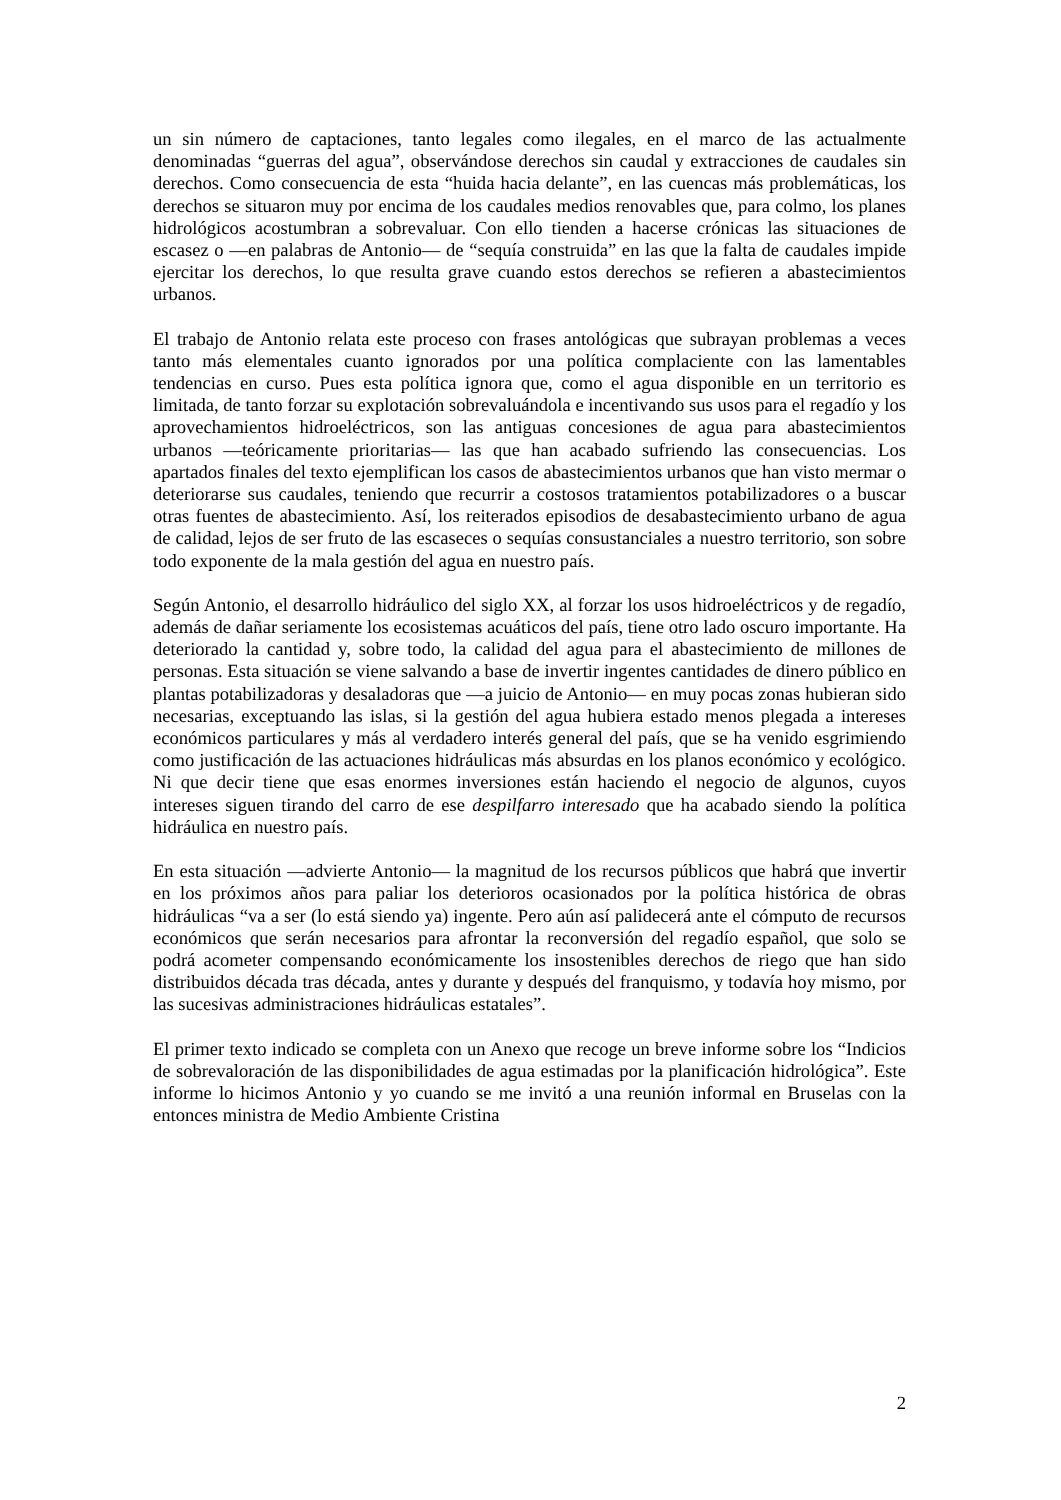un sin número de captaciones, tanto legales como ilegales, en el marco de las actualmente denominadas “guerras del agua”, observándose derechos sin caudal y extracciones de caudales sin derechos. Como consecuencia de esta “huida hacia delante”, en las cuencas más problemáticas, los derechos se situaron muy por encima de los caudales medios renovables que, para colmo, los planes hidrológicos acostumbran a sobrevaluar. Con ello tienden a hacerse crónicas las situaciones de escasez o —en palabras de Antonio— de “sequía construida” en las que la falta de caudales impide ejercitar los derechos, lo que resulta grave cuando estos derechos se refieren a abastecimientos urbanos.
El trabajo de Antonio relata este proceso con frases antológicas que subrayan problemas a veces tanto más elementales cuanto ignorados por una política complaciente con las lamentables tendencias en curso. Pues esta política ignora que, como el agua disponible en un territorio es limitada, de tanto forzar su explotación sobrevaluándola e incentivando sus usos para el regadío y los aprovechamientos hidroeléctricos, son las antiguas concesiones de agua para abastecimientos urbanos —teóricamente prioritarias— las que han acabado sufriendo las consecuencias. Los apartados finales del texto ejemplifican los casos de abastecimientos urbanos que han visto mermar o deteriorarse sus caudales, teniendo que recurrir a costosos tratamientos potabilizadores o a buscar otras fuentes de abastecimiento. Así, los reiterados episodios de desabastecimiento urbano de agua de calidad, lejos de ser fruto de las escaseces o sequías consustanciales a nuestro territorio, son sobre todo exponente de la mala gestión del agua en nuestro país.
Según Antonio, el desarrollo hidráulico del siglo XX, al forzar los usos hidroeléctricos y de regadío, además de dañar seriamente los ecosistemas acuáticos del país, tiene otro lado oscuro importante. Ha deteriorado la cantidad y, sobre todo, la calidad del agua para el abastecimiento de millones de personas. Esta situación se viene salvando a base de invertir ingentes cantidades de dinero público en plantas potabilizadoras y desaladoras que —a juicio de Antonio— en muy pocas zonas hubieran sido necesarias, exceptuando las islas, si la gestión del agua hubiera estado menos plegada a intereses económicos particulares y más al verdadero interés general del país, que se ha venido esgrimiendo como justificación de las actuaciones hidráulicas más absurdas en los planos económico y ecológico. Ni que decir tiene que esas enormes inversiones están haciendo el negocio de algunos, cuyos intereses siguen tirando del carro de ese despilfarro interesado que ha acabado siendo la política hidráulica en nuestro país.
En esta situación —advierte Antonio— la magnitud de los recursos públicos que habrá que invertir en los próximos años para paliar los deterioros ocasionados por la política histórica de obras hidráulicas “va a ser (lo está siendo ya) ingente. Pero aún así palidecerá ante el cómputo de recursos económicos que serán necesarios para afrontar la reconversión del regadío español, que solo se podrá acometer compensando económicamente los insostenibles derechos de riego que han sido distribuidos década tras década, antes y durante y después del franquismo, y todavía hoy mismo, por las sucesivas administraciones hidráulicas estatales”.
El primer texto indicado se completa con un Anexo que recoge un breve informe sobre los “Indicios de sobrevaloración de las disponibilidades de agua estimadas por la planificación hidrológica”. Este informe lo hicimos Antonio y yo cuando se me invitó a una reunión informal en Bruselas con la entonces ministra de Medio Ambiente Cristina
2